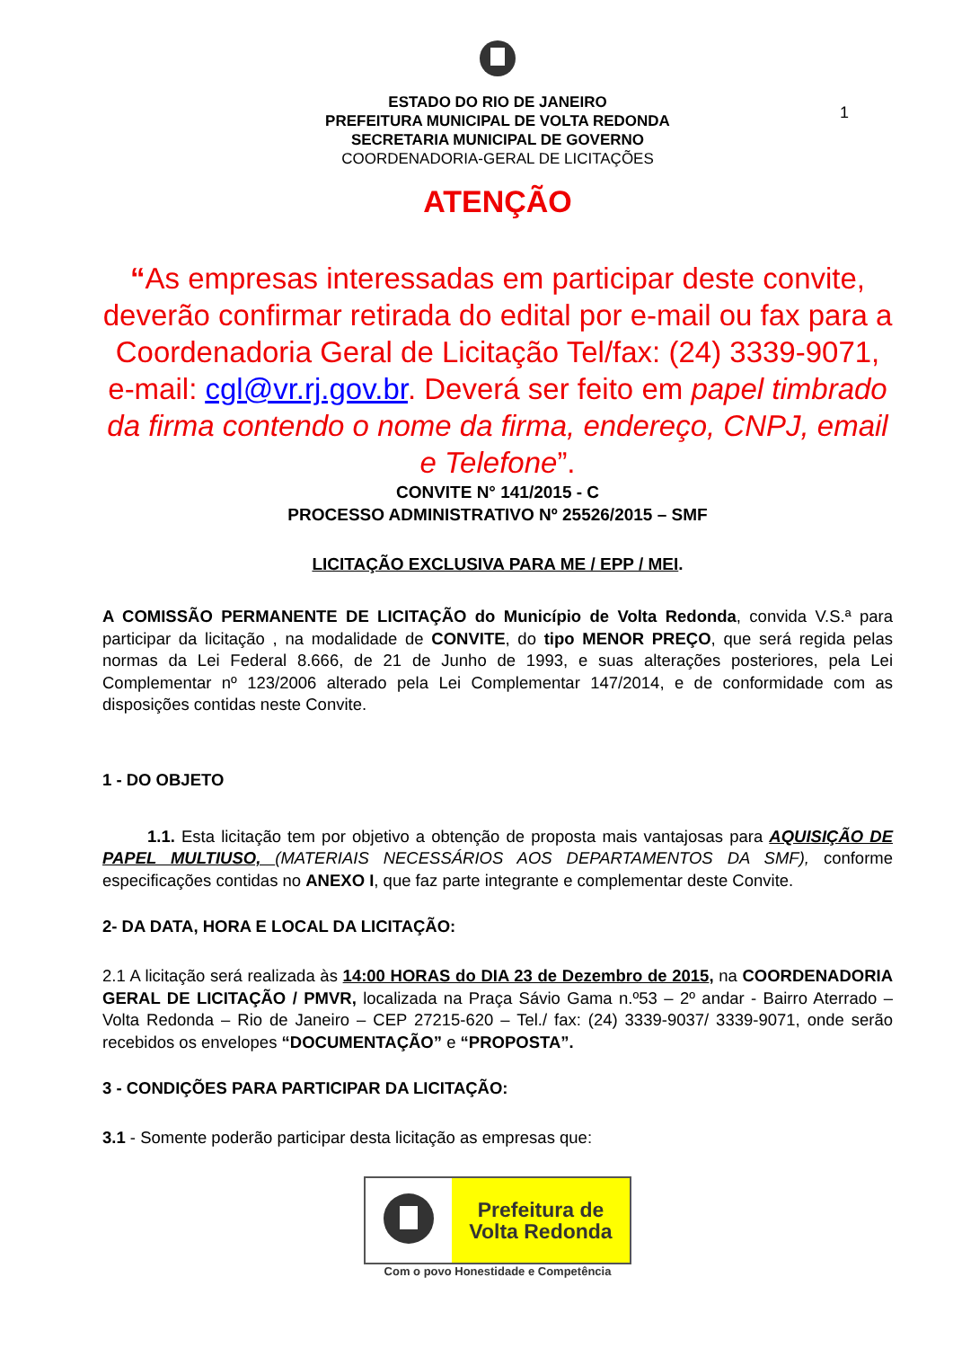1
ESTADO DO RIO DE JANEIRO
PREFEITURA MUNICIPAL DE VOLTA REDONDA
SECRETARIA MUNICIPAL DE GOVERNO
COORDENADORIA-GERAL DE LICITAÇÕES
ATENÇÃO
“As empresas interessadas em participar deste convite, deverão confirmar retirada do edital por e-mail ou fax para a Coordenadoria Geral de Licitação Tel/fax: (24) 3339-9071, e-mail: cgl@vr.rj.gov.br. Deverá ser feito em papel timbrado da firma contendo o nome da firma, endereço, CNPJ, email e Telefone”.
CONVITE N° 141/2015 - C
PROCESSO ADMINISTRATIVO Nº 25526/2015 – SMF
LICITAÇÃO EXCLUSIVA PARA ME / EPP / MEI.
A COMISSÃO PERMANENTE DE LICITAÇÃO do Município de Volta Redonda, convida V.S.ª para participar da licitação , na modalidade de CONVITE, do tipo MENOR PREÇO, que será regida pelas normas da Lei Federal 8.666, de 21 de Junho de 1993, e suas alterações posteriores, pela Lei Complementar nº 123/2006 alterado pela Lei Complementar 147/2014, e de conformidade com as disposições contidas neste Convite.
1 - DO OBJETO
1.1. Esta licitação tem por objetivo a obtenção de proposta mais vantajosas para AQUISIÇÃO DE PAPEL MULTIUSO, (MATERIAIS NECESSÁRIOS AOS DEPARTAMENTOS DA SMF), conforme especificações contidas no ANEXO I, que faz parte integrante e complementar deste Convite.
2- DA DATA, HORA E LOCAL DA LICITAÇÃO:
2.1 A licitação será realizada às 14:00 HORAS do DIA 23 de Dezembro de 2015, na COORDENADORIA GERAL DE LICITAÇÃO / PMVR, localizada na Praça Sávio Gama n.º53 – 2º andar - Bairro Aterrado – Volta Redonda – Rio de Janeiro – CEP 27215-620 – Tel./ fax: (24) 3339-9037/ 3339-9071, onde serão recebidos os envelopes “DOCUMENTAÇÃO” e “PROPOSTA”.
3 - CONDIÇÕES PARA PARTICIPAR DA LICITAÇÃO:
3.1 - Somente poderão participar desta licitação as empresas que:
Prefeitura de
Volta Redonda
Com o povo Honestidade e Competência